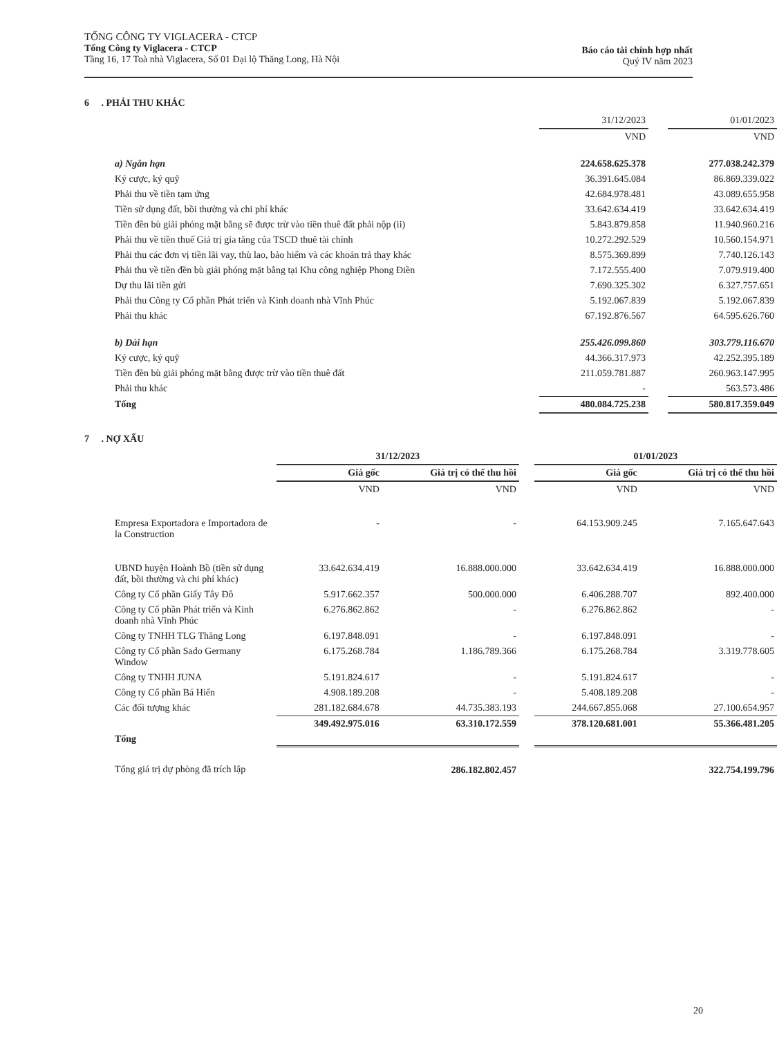TỔNG CÔNG TY VIGLACERA - CTCP
Tổng Công ty Viglacera - CTCP
Tầng 16, 17 Toà nhà Viglacera, Số 01 Đại lộ Thăng Long, Hà Nội
Báo cáo tài chính hợp nhất
Quý IV năm 2023
6 . PHẢI THU KHÁC
| | 31/12/2023 | | 01/01/2023 |
| | VND | | VND |
| a) Ngắn hạn | 224.658.625.378 | | 277.038.242.379 |
| Ký cược, ký quỹ | 36.391.645.084 | | 86.869.339.022 |
| Phải thu về tiền tạm ứng | 42.684.978.481 | | 43.089.655.958 |
| Tiền sử dụng đất, bồi thường và chi phí khác | 33.642.634.419 | | 33.642.634.419 |
| Tiền đền bù giải phóng mặt bằng sẽ được trừ vào tiền thuê đất phải nộp (ii) | 5.843.879.858 | | 11.940.960.216 |
| Phải thu về tiền thuế Giá trị gia tăng của TSCD thuê tài chính | 10.272.292.529 | | 10.560.154.971 |
| Phải thu các đơn vị tiền lãi vay, thù lao, bảo hiểm và các khoản trả thay khác | 8.575.369.899 | | 7.740.126.143 |
| Phải thu về tiền đền bù giải phóng mặt bằng tại Khu công nghiệp Phong Điền | 7.172.555.400 | | 7.079.919.400 |
| Dự thu lãi tiền gửi | 7.690.325.302 | | 6.327.757.651 |
| Phải thu Công ty Cổ phần Phát triển và Kinh doanh nhà Vĩnh Phúc | 5.192.067.839 | | 5.192.067.839 |
| Phải thu khác | 67.192.876.567 | | 64.595.626.760 |
| b) Dài hạn | 255.426.099.860 | | 303.779.116.670 |
| Ký cược, ký quỹ | 44.366.317.973 | | 42.252.395.189 |
| Tiền đền bù giải phóng mặt bằng được trừ vào tiền thuê đất | 211.059.781.887 | | 260.963.147.995 |
| Phải thu khác | - | | 563.573.486 |
| Tổng | 480.084.725.238 | | 580.817.359.049 |
7 . NỢ XẤU
| | 31/12/2023 | | | 01/01/2023 | |
| --- | --- | --- | --- | --- | --- |
| | Giá gốc | Giá trị có thể thu hồi | | Giá gốc | Giá trị có thể thu hồi |
| | VND | VND | | VND | VND |
| Empresa Exportadora e Importadora de la Construction | - | - | | 64.153.909.245 | 7.165.647.643 |
| UBND huyện Hoành Bồ (tiền sử dụng đất, bồi thường và chi phí khác) | 33.642.634.419 | 16.888.000.000 | | 33.642.634.419 | 16.888.000.000 |
| Công ty Cổ phần Giấy Tây Đô | 5.917.662.357 | 500.000.000 | | 6.406.288.707 | 892.400.000 |
| Công ty Cổ phần Phát triển và Kinh doanh nhà Vĩnh Phúc | 6.276.862.862 | - | | 6.276.862.862 | - |
| Công ty TNHH TLG Thăng Long | 6.197.848.091 | - | | 6.197.848.091 | - |
| Công ty Cổ phần Sado Germany Window | 6.175.268.784 | 1.186.789.366 | | 6.175.268.784 | 3.319.778.605 |
| Công ty TNHH JUNA | 5.191.824.617 | - | | 5.191.824.617 | - |
| Công ty Cổ phần Bá Hiến | 4.908.189.208 | - | | 5.408.189.208 | - |
| Các đối tượng khác | 281.182.684.678 | 44.735.383.193 | | 244.667.855.068 | 27.100.654.957 |
| Tổng | 349.492.975.016 | 63.310.172.559 | | 378.120.681.001 | 55.366.481.205 |
| Tổng giá trị dự phòng đã trích lập | | 286.182.802.457 | | | 322.754.199.796 |
20